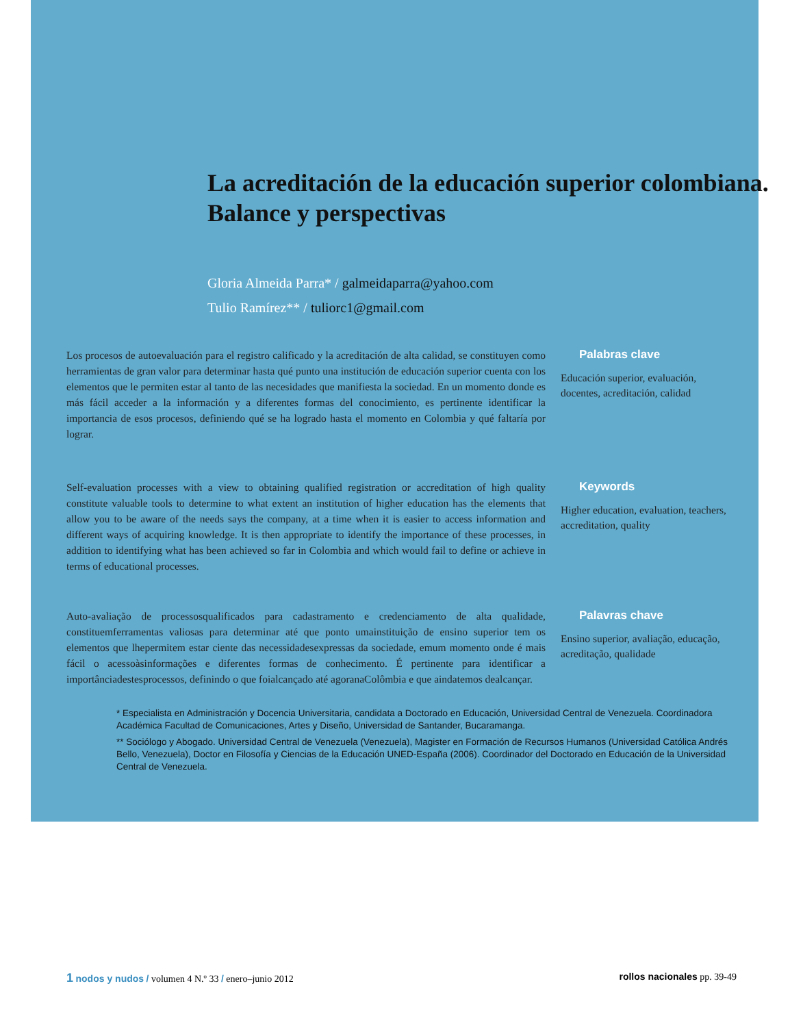La acreditación de la educación superior colombiana. Balance y perspectivas
Gloria Almeida Parra* / galmeidaparra@yahoo.com
Tulio Ramírez** / tuliorc1@gmail.com
Los procesos de autoevaluación para el registro calificado y la acreditación de alta calidad, se constituyen como herramientas de gran valor para determinar hasta qué punto una institución de educación superior cuenta con los elementos que le permiten estar al tanto de las necesidades que manifiesta la sociedad. En un momento donde es más fácil acceder a la información y a diferentes formas del conocimiento, es pertinente identificar la importancia de esos procesos, definiendo qué se ha logrado hasta el momento en Colombia y qué faltaría por lograr.
Palabras clave
Educación superior, evaluación, docentes, acreditación, calidad
Self-evaluation processes with a view to obtaining qualified registration or accreditation of high quality constitute valuable tools to determine to what extent an institution of higher education has the elements that allow you to be aware of the needs says the company, at a time when it is easier to access information and different ways of acquiring knowledge. It is then appropriate to identify the importance of these processes, in addition to identifying what has been achieved so far in Colombia and which would fail to define or achieve in terms of educational processes.
Keywords
Higher education, evaluation, teachers, accreditation, quality
Auto-avaliação de processosqualificados para cadastramento e credenciamento de alta qualidade, constituemferramentas valiosas para determinar até que ponto umainstituição de ensino superior tem os elementos que lhepermitem estar ciente das necessidadesexpressas da sociedade, emum momento onde é mais fácil o acessoàsinformações e diferentes formas de conhecimento. É pertinente para identificar a importânciadestesprocessos, definindo o que foialcançado até agoranaColômbia e que aindatemos dealcançar.
Palavras chave
Ensino superior, avaliação, educação, acreditação, qualidade
* Especialista en Administración y Docencia Universitaria, candidata a Doctorado en Educación, Universidad Central de Venezuela. Coordinadora Académica Facultad de Comunicaciones, Artes y Diseño, Universidad de Santander, Bucaramanga.
** Sociólogo y Abogado. Universidad Central de Venezuela (Venezuela), Magister en Formación de Recursos Humanos (Universidad Católica Andrés Bello, Venezuela), Doctor en Filosofía y Ciencias de la Educación UNED-España (2006). Coordinador del Doctorado en Educación de la Universidad Central de Venezuela.
1 nodos y nudos / volumen 4 N.º 33 / enero–junio 2012
rollos nacionales pp. 39-49